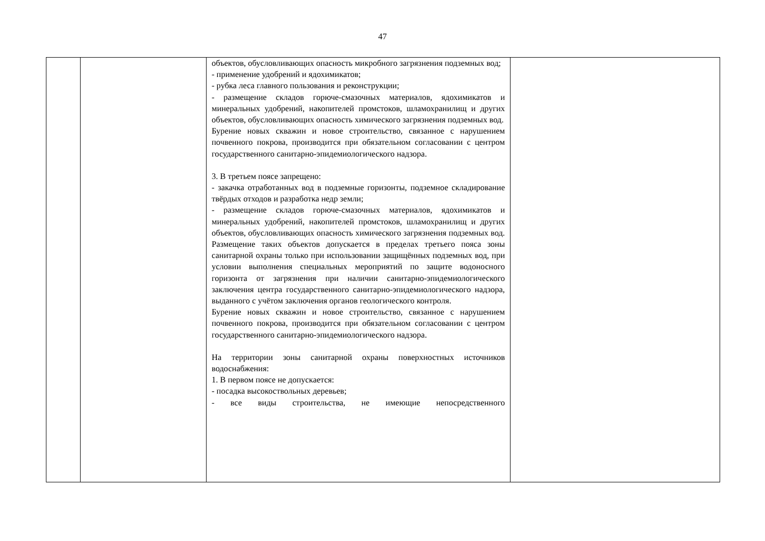47
| | | объектов, обусловливающих опасность микробного загрязнения подземных вод; - применение удобрений и ядохимикатов; - рубка леса главного пользования и реконструкции; - размещение складов горюче-смазочных материалов, ядохимикатов и минеральных удобрений, накопителей промстоков, шламохранилищ и других объектов, обусловливающих опасность химического загрязнения подземных вод. Бурение новых скважин и новое строительство, связанное с нарушением почвенного покрова, производится при обязательном согласовании с центром государственного санитарно-эпидемиологического надзора. 3. В третьем поясе запрещено: - закачка отработанных вод в подземные горизонты, подземное складирование твёрдых отходов и разработка недр земли; - размещение складов горюче-смазочных материалов, ядохимикатов и минеральных удобрений, накопителей промстоков, шламохранилищ и других объектов, обусловливающих опасность химического загрязнения подземных вод. Размещение таких объектов допускается в пределах третьего пояса зоны санитарной охраны только при использовании защищённых подземных вод, при условии выполнения специальных мероприятий по защите водоносного горизонта от загрязнения при наличии санитарно-эпидемиологического заключения центра государственного санитарно-эпидемиологического надзора, выданного с учётом заключения органов геологического контроля. Бурение новых скважин и новое строительство, связанное с нарушением почвенного покрова, производится при обязательном согласовании с центром государственного санитарно-эпидемиологического надзора. На территории зоны санитарной охраны поверхностных источников водоснабжения: 1. В первом поясе не допускается: - посадка высокоствольных деревьев; - все виды строительства, не имеющие непосредственного | |